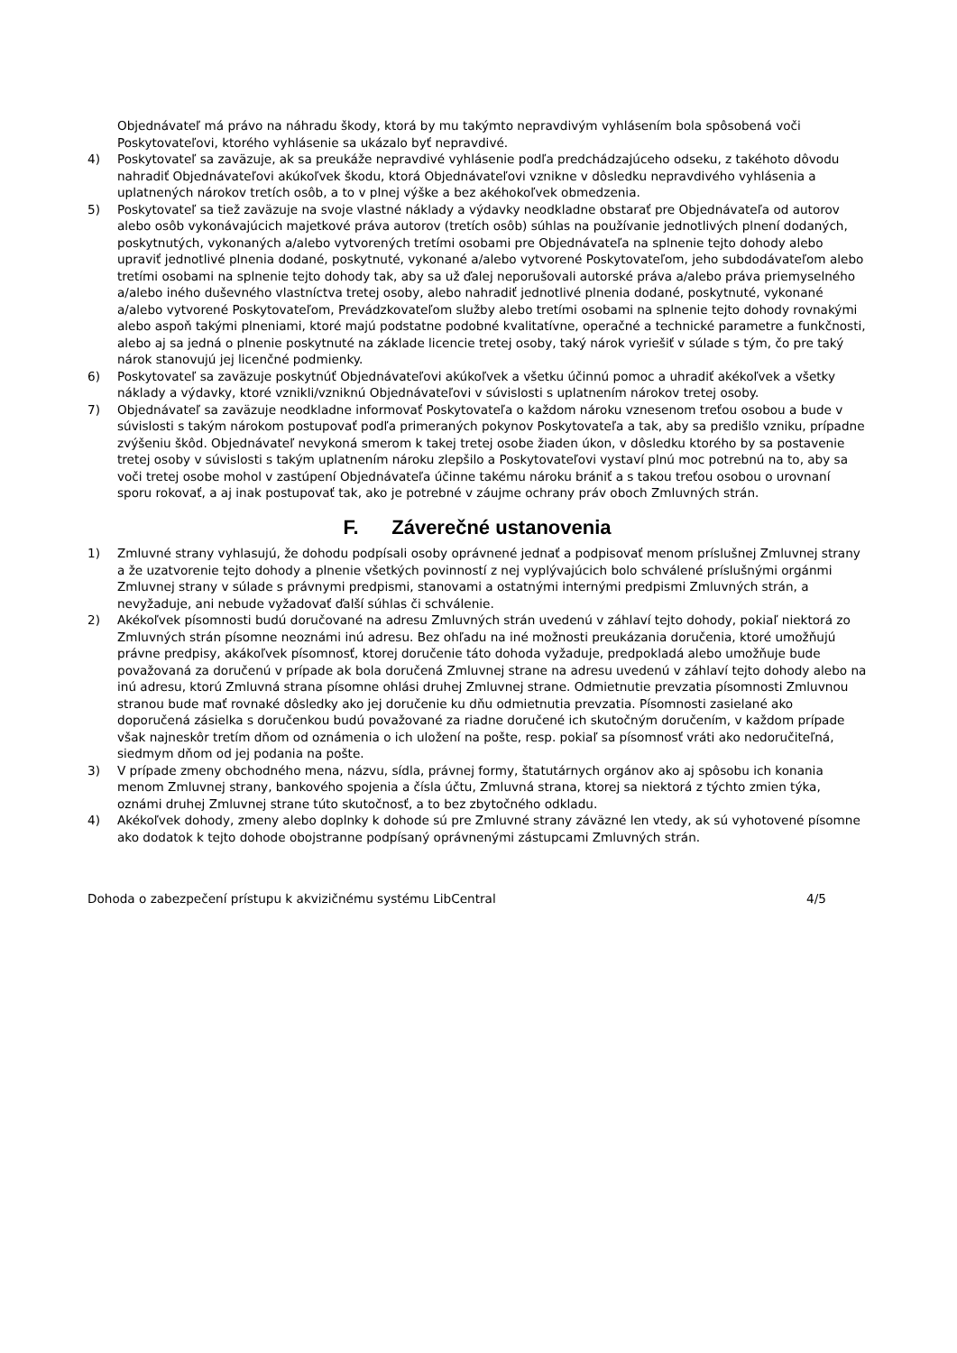Objednávateľ má právo na náhradu škody, ktorá by mu takýmto nepravdivým vyhlásením bola spôsobená voči Poskytovateľovi, ktorého vyhlásenie sa ukázalo byť nepravdivé.
4) Poskytovateľ sa zaväzuje, ak sa preukáže nepravdivé vyhlásenie podľa predchádzajúceho odseku, z takéhoto dôvodu nahradiť Objednávateľovi akúkoľvek škodu, ktorá Objednávateľovi vznikne v dôsledku nepravdivého vyhlásenia a uplatnených nárokov tretích osôb, a to v plnej výške a bez akéhokoľvek obmedzenia.
5) Poskytovateľ sa tiež zaväzuje na svoje vlastné náklady a výdavky neodkladne obstarať pre Objednávateľa od autorov alebo osôb vykonávajúcich majetkové práva autorov (tretích osôb) súhlas na používanie jednotlivých plnení dodaných, poskytnutých, vykonaných a/alebo vytvorených tretími osobami pre Objednávateľa na splnenie tejto dohody alebo upraviť jednotlivé plnenia dodané, poskytnuté, vykonané a/alebo vytvorené Poskytovateľom, jeho subdodávateľom alebo tretími osobami na splnenie tejto dohody tak, aby sa už ďalej neporušovali autorské práva a/alebo práva priemyselného a/alebo iného duševného vlastníctva tretej osoby, alebo nahradiť jednotlivé plnenia dodané, poskytnuté, vykonané a/alebo vytvorené Poskytovateľom, Prevádzkovateľom služby alebo tretími osobami na splnenie tejto dohody rovnakými alebo aspoň takými plneniami, ktoré majú podstatne podobné kvalitatívne, operačné a technické parametre a funkčnosti, alebo aj sa jedná o plnenie poskytnuté na základe licencie tretej osoby, taký nárok vyriešiť v súlade s tým, čo pre taký nárok stanovujú jej licenčné podmienky.
6) Poskytovateľ sa zaväzuje poskytnúť Objednávateľovi akúkoľvek a všetku účinnú pomoc a uhradiť akékoľvek a všetky náklady a výdavky, ktoré vznikli/vzniknú Objednávateľovi v súvislosti s uplatnením nárokov tretej osoby.
7) Objednávateľ sa zaväzuje neodkladne informovať Poskytovateľa o každom nároku vznesenom treťou osobou a bude v súvislosti s takým nárokom postupovať podľa primeraných pokynov Poskytovateľa a tak, aby sa predišlo vzniku, prípadne zvýšeniu škôd. Objednávateľ nevykoná smerom k takej tretej osobe žiaden úkon, v dôsledku ktorého by sa postavenie tretej osoby v súvislosti s takým uplatnením nároku zlepšilo a Poskytovateľovi vystaví plnú moc potrebnú na to, aby sa voči tretej osobe mohol v zastúpení Objednávateľa účinne takému nároku brániť a s takou treťou osobou o urovnaní sporu rokovať, a aj inak postupovať tak, ako je potrebné v záujme ochrany práv oboch Zmluvných strán.
F. Záverečné ustanovenia
1) Zmluvné strany vyhlasujú, že dohodu podpísali osoby oprávnené jednať a podpisovať menom príslušnej Zmluvnej strany a že uzatvorenie tejto dohody a plnenie všetkých povinností z nej vyplývajúcich bolo schválené príslušnými orgánmi Zmluvnej strany v súlade s právnymi predpismi, stanovami a ostatnými internými predpismi Zmluvných strán, a nevyžaduje, ani nebude vyžadovať ďalší súhlas či schválenie.
2) Akékoľvek písomnosti budú doručované na adresu Zmluvných strán uvedenú v záhlaví tejto dohody, pokiaľ niektorá zo Zmluvných strán písomne neoznámi inú adresu. Bez ohľadu na iné možnosti preukázania doručenia, ktoré umožňujú právne predpisy, akákoľvek písomnosť, ktorej doručenie táto dohoda vyžaduje, predpokladá alebo umožňuje bude považovaná za doručenú v prípade ak bola doručená Zmluvnej strane na adresu uvedenú v záhlaví tejto dohody alebo na inú adresu, ktorú Zmluvná strana písomne ohlási druhej Zmluvnej strane. Odmietnutie prevzatia písomnosti Zmluvnou stranou bude mať rovnaké dôsledky ako jej doručenie ku dňu odmietnutia prevzatia. Písomnosti zasielané ako doporučená zásielka s doručenkou budú považované za riadne doručené ich skutočným doručením, v každom prípade však najneskôr tretím dňom od oznámenia o ich uložení na pošte, resp. pokiaľ sa písomnosť vráti ako nedoručiteľná, siedmym dňom od jej podania na pošte.
3) V prípade zmeny obchodného mena, názvu, sídla, právnej formy, štatutárnych orgánov ako aj spôsobu ich konania menom Zmluvnej strany, bankového spojenia a čísla účtu, Zmluvná strana, ktorej sa niektorá z týchto zmien týka, oznámi druhej Zmluvnej strane túto skutočnosť, a to bez zbytočného odkladu.
4) Akékoľvek dohody, zmeny alebo doplnky k dohode sú pre Zmluvné strany záväzné len vtedy, ak sú vyhotovené písomne ako dodatok k tejto dohode obojstranne podpísaný oprávnenými zástupcami Zmluvných strán.
Dohoda o zabezpečení prístupu k akvizičnému systému LibCentral 4/5